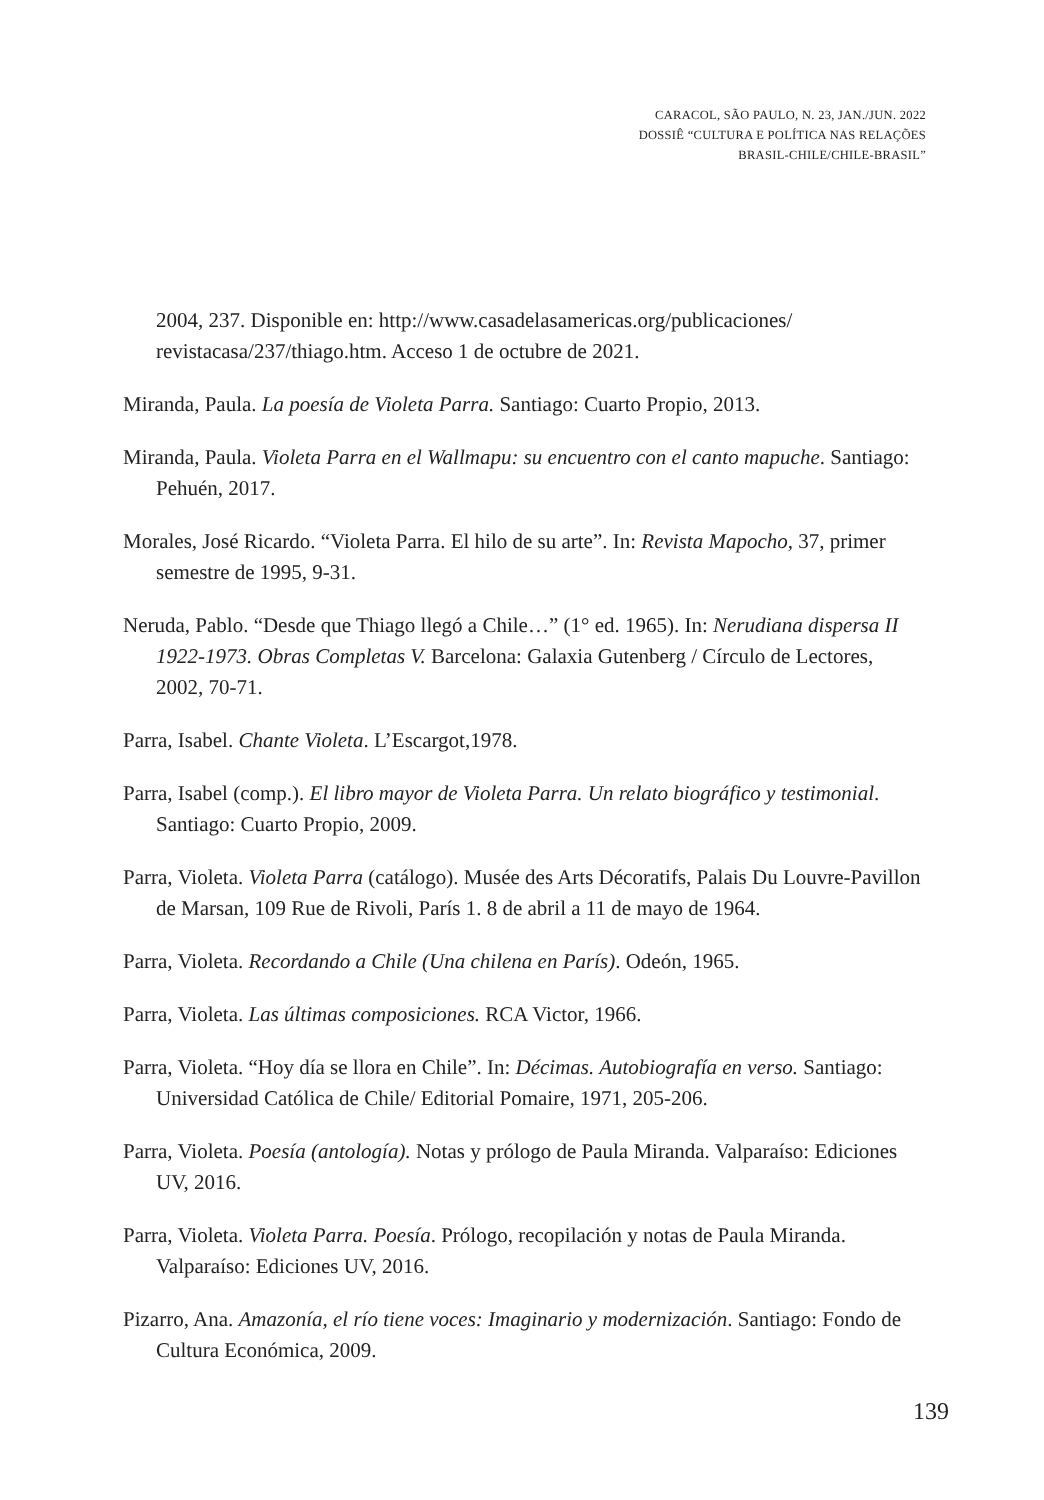CARACOL, SÃO PAULO, N. 23, JAN./JUN. 2022
DOSSIÊ “CULTURA E POLÍTICA NAS RELAÇÕES
BRASIL-CHILE/CHILE-BRASIL”
2004, 237. Disponible en: http://www.casadelasamericas.org/publicaciones/ revistacasa/237/thiago.htm. Acceso 1 de octubre de 2021.
Miranda, Paula. La poesía de Violeta Parra. Santiago: Cuarto Propio, 2013.
Miranda, Paula. Violeta Parra en el Wallmapu: su encuentro con el canto mapuche. Santiago: Pehuén, 2017.
Morales, José Ricardo. “Violeta Parra. El hilo de su arte”. In: Revista Mapocho, 37, primer semestre de 1995, 9-31.
Neruda, Pablo. “Desde que Thiago llegó a Chile…” (1° ed. 1965). In: Nerudiana dispersa II 1922-1973. Obras Completas V. Barcelona: Galaxia Gutenberg / Círculo de Lectores, 2002, 70-71.
Parra, Isabel. Chante Violeta. L’Escargot,1978.
Parra, Isabel (comp.). El libro mayor de Violeta Parra. Un relato biográfico y testimonial. Santiago: Cuarto Propio, 2009.
Parra, Violeta. Violeta Parra (catálogo). Musée des Arts Décoratifs, Palais Du Louvre-Pavillon de Marsan, 109 Rue de Rivoli, París 1. 8 de abril a 11 de mayo de 1964.
Parra, Violeta. Recordando a Chile (Una chilena en París). Odeón, 1965.
Parra, Violeta. Las últimas composiciones. RCA Victor, 1966.
Parra, Violeta. “Hoy día se llora en Chile”. In: Décimas. Autobiografía en verso. Santiago: Universidad Católica de Chile/ Editorial Pomaire, 1971, 205-206.
Parra, Violeta. Poesía (antología). Notas y prólogo de Paula Miranda. Valparaíso: Ediciones UV, 2016.
Parra, Violeta. Violeta Parra. Poesía. Prólogo, recopilación y notas de Paula Miranda. Valparaíso: Ediciones UV, 2016.
Pizarro, Ana. Amazonía, el río tiene voces: Imaginario y modernización. Santiago: Fondo de Cultura Económica, 2009.
139